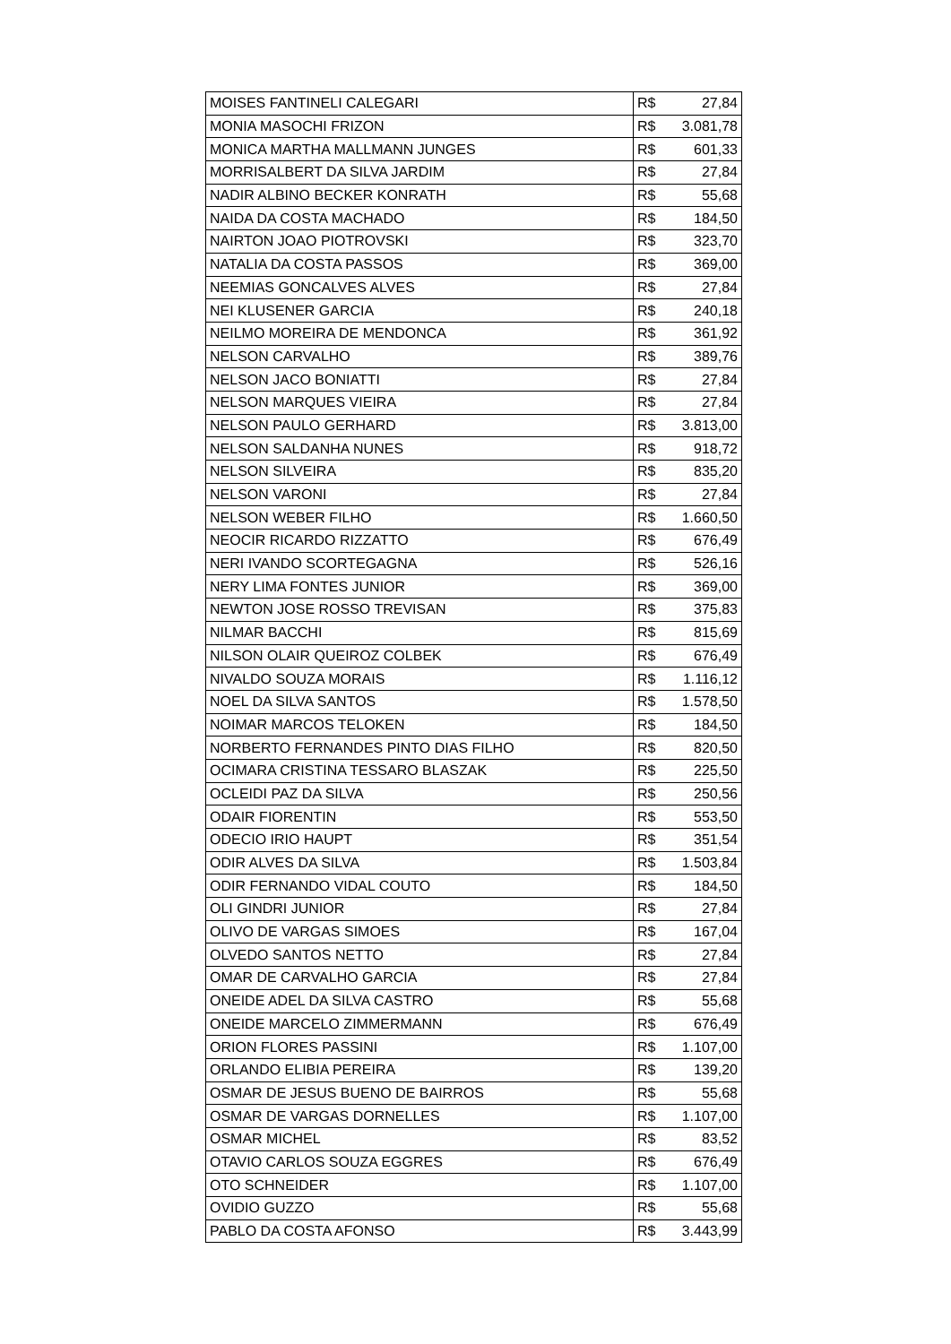| MOISES FANTINELI CALEGARI | R$ 27,84 |
| MONIA MASOCHI FRIZON | R$ 3.081,78 |
| MONICA MARTHA MALLMANN JUNGES | R$ 601,33 |
| MORRISALBERT DA SILVA JARDIM | R$ 27,84 |
| NADIR ALBINO BECKER KONRATH | R$ 55,68 |
| NAIDA DA COSTA MACHADO | R$ 184,50 |
| NAIRTON JOAO PIOTROVSKI | R$ 323,70 |
| NATALIA DA COSTA PASSOS | R$ 369,00 |
| NEEMIAS GONCALVES ALVES | R$ 27,84 |
| NEI KLUSENER GARCIA | R$ 240,18 |
| NEILMO MOREIRA DE MENDONCA | R$ 361,92 |
| NELSON CARVALHO | R$ 389,76 |
| NELSON JACO BONIATTI | R$ 27,84 |
| NELSON MARQUES VIEIRA | R$ 27,84 |
| NELSON PAULO GERHARD | R$ 3.813,00 |
| NELSON SALDANHA NUNES | R$ 918,72 |
| NELSON SILVEIRA | R$ 835,20 |
| NELSON VARONI | R$ 27,84 |
| NELSON WEBER FILHO | R$ 1.660,50 |
| NEOCIR RICARDO RIZZATTO | R$ 676,49 |
| NERI IVANDO SCORTEGAGNA | R$ 526,16 |
| NERY LIMA FONTES JUNIOR | R$ 369,00 |
| NEWTON JOSE ROSSO TREVISAN | R$ 375,83 |
| NILMAR BACCHI | R$ 815,69 |
| NILSON OLAIR QUEIROZ COLBEK | R$ 676,49 |
| NIVALDO SOUZA MORAIS | R$ 1.116,12 |
| NOEL DA SILVA SANTOS | R$ 1.578,50 |
| NOIMAR MARCOS TELOKEN | R$ 184,50 |
| NORBERTO FERNANDES PINTO DIAS FILHO | R$ 820,50 |
| OCIMARA CRISTINA TESSARO BLASZAK | R$ 225,50 |
| OCLEIDI PAZ DA SILVA | R$ 250,56 |
| ODAIR FIORENTIN | R$ 553,50 |
| ODECIO IRIO HAUPT | R$ 351,54 |
| ODIR ALVES DA SILVA | R$ 1.503,84 |
| ODIR FERNANDO VIDAL COUTO | R$ 184,50 |
| OLI GINDRI JUNIOR | R$ 27,84 |
| OLIVO DE VARGAS SIMOES | R$ 167,04 |
| OLVEDO SANTOS NETTO | R$ 27,84 |
| OMAR DE CARVALHO GARCIA | R$ 27,84 |
| ONEIDE ADEL DA SILVA CASTRO | R$ 55,68 |
| ONEIDE MARCELO ZIMMERMANN | R$ 676,49 |
| ORION FLORES PASSINI | R$ 1.107,00 |
| ORLANDO ELIBIA PEREIRA | R$ 139,20 |
| OSMAR DE JESUS BUENO DE BAIRROS | R$ 55,68 |
| OSMAR DE VARGAS DORNELLES | R$ 1.107,00 |
| OSMAR MICHEL | R$ 83,52 |
| OTAVIO CARLOS SOUZA EGGRES | R$ 676,49 |
| OTO SCHNEIDER | R$ 1.107,00 |
| OVIDIO GUZZO | R$ 55,68 |
| PABLO DA COSTA AFONSO | R$ 3.443,99 |